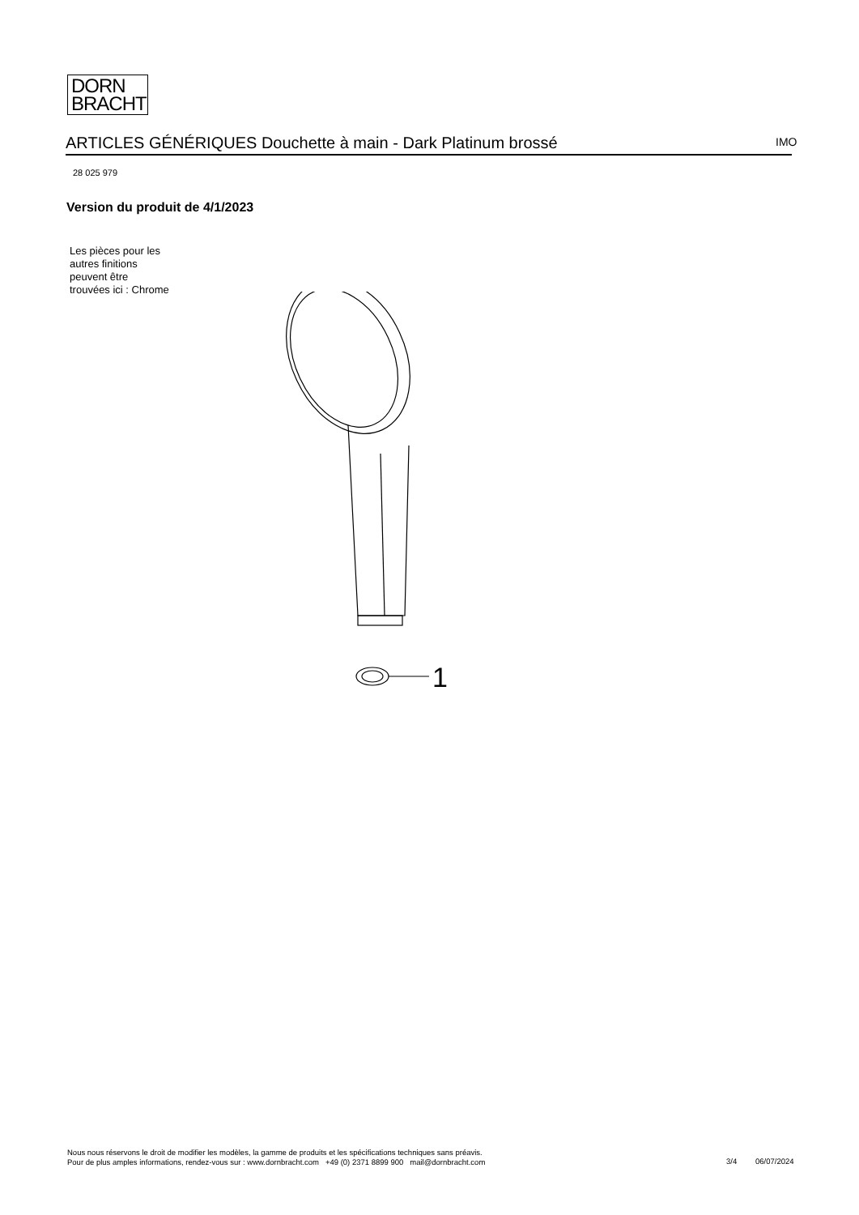DORN
BRACHT
ARTICLES GÉNÉRIQUES Douchette à main - Dark Platinum brossé IMO
28 025 979
Version du produit de 4/1/2023
Les pièces pour les
autres finitions
peuvent être
trouvées ici : Chrome
1
Nous nous réservons le droit de modifier les modèles, la gamme de produits et les spécifications techniques sans préavis.
Pour de plus amples informations, rendez-vous sur : www.dornbracht.com +49 (0) 2371 8899 900 mail@dornbracht.com
3/4 06/07/2024